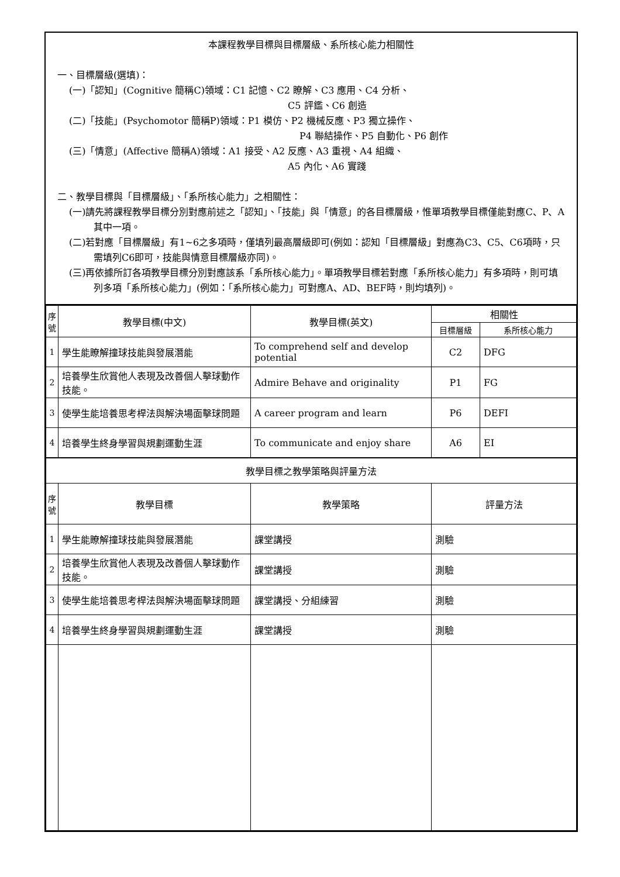本課程教學目標與目標層級、系所核心能力相關性
一、目標層級(選填)：
(一)「認知」(Cognitive 簡稱C)領域：C1 記憶、C2 瞭解、C3 應用、C4 分析、
C5 評鑑、C6 創造
(二)「技能」(Psychomotor 簡稱P)領域：P1 模仿、P2 機械反應、P3 獨立操作、
P4 聯結操作、P5 自動化、P6 創作
(三)「情意」(Affective 簡稱A)領域：A1 接受、A2 反應、A3 重視、A4 組織、
A5 內化、A6 實踐
二、教學目標與「目標層級」、「系所核心能力」之相關性：
(一)請先將課程教學目標分別對應前述之「認知」、「技能」與「情意」的各目標層級，惟單項教學目標僅能對應C、P、A其中一項。
(二)若對應「目標層級」有1~6之多項時，僅填列最高層級即可(例如：認知「目標層級」對應為C3、C5、C6項時，只需填列C6即可，技能與情意目標層級亦同)。
(三)再依據所訂各項教學目標分別對應該系「系所核心能力」。單項教學目標若對應「系所核心能力」有多項時，則可填列多項「系所核心能力」(例如：「系所核心能力」可對應A、AD、BEF時，則均填列)。
| 序號 | 教學目標(中文) | 教學目標(英文) | 相關性 | |
| --- | --- | --- | --- | --- |
| | | | 目標層級 | 系所核心能力 |
| 1 | 學生能瞭解撞球技能與發展潛能 | To comprehend self and develop potential | C2 | DFG |
| 2 | 培養學生欣賞他人表現及改善個人擊球動作技能。 | Admire Behave and originality | P1 | FG |
| 3 | 使學生能培養思考桿法與解決場面擊球問題 | A career program and learn | P6 | DEFI |
| 4 | 培養學生終身學習與規劃運動生涯 | To communicate and enjoy share | A6 | EI |
| 教學目標之教學策略與評量方法 | | | | |
| 序號 | 教學目標 | 教學策略 | 評量方法 | |
| 1 | 學生能瞭解撞球技能與發展潛能 | 課堂講授 | 測驗 | |
| 2 | 培養學生欣賞他人表現及改善個人擊球動作技能。 | 課堂講授 | 測驗 | |
| 3 | 使學生能培養思考桿法與解決場面擊球問題 | 課堂講授、分組練習 | 測驗 | |
| 4 | 培養學生終身學習與規劃運動生涯 | 課堂講授 | 測驗 | |